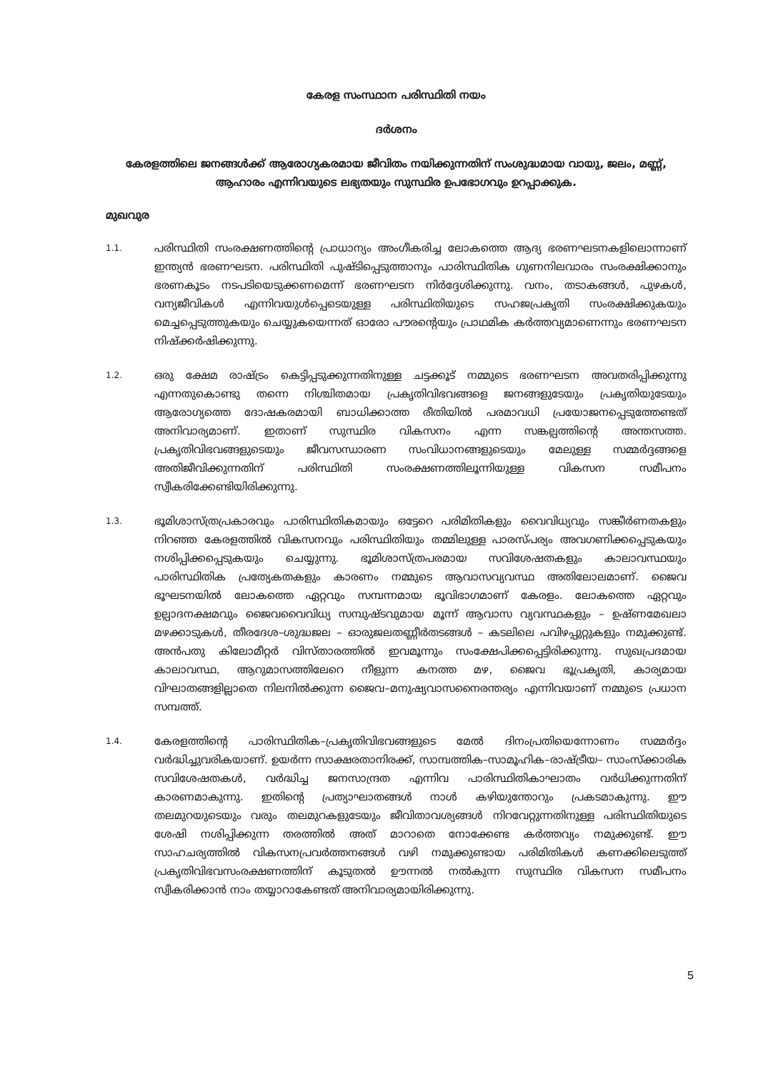കേരള സംസ്ഥാന പരിസ്ഥിതി നയം
ദർശനം
കേരളത്തിലെ ജനങ്ങൾക്ക് ആരോഗ്യകരമായ ജീവിതം നയിക്കുന്നതിന് സംശുദ്ധമായ വായു, ജലം, മണ്ണ്, ആഹാരം എന്നിവയുടെ ലഭ്യതയും സുസ്ഥിര ഉപഭോഗവും ഉറപ്പാക്കുക.
മുഖവുര
1.1.
പരിസ്ഥിതി സംരക്ഷണത്തിന്റെ പ്രാധാന്യം അംഗീകരിച്ച ലോകത്തെ ആദ്യ ഭരണഘടനകളിലൊന്നാണ് ഇന്ത്യൻ ഭരണഘടന. പരിസ്ഥിതി പുഷ്ടിപ്പെടുത്താനും പാരിസ്ഥിതിക ഗുണനിലവാരം സംരക്ഷിക്കാനും ഭരണകൂടം നടപടിയെടുക്കണമെന്ന് ഭരണഘടന നിർദ്ദേശിക്കുന്നു. വനം, തടാകങ്ങൾ, പുഴകൾ, വന്യജീവികൾ എന്നിവയുൾപ്പെടെയുള്ള പരിസ്ഥിതിയുടെ സഹജപ്രകൃതി സംരക്ഷിക്കുകയും മെച്ചപ്പെടുത്തുകയും ചെയ്യുകയെന്നത് ഓരോ പൗരന്റെയും പ്രാഥമിക കർത്തവ്യമാണെന്നും ഭരണഘടന നിഷ്ക്കർഷിക്കുന്നു.
1.2.
ഒരു ക്ഷേമ രാഷ്ട്രം കെട്ടിപ്പടുക്കുന്നതിനുള്ള ചട്ടക്കൂട് നമ്മുടെ ഭരണഘടന അവതരിപ്പിക്കുന്നു എന്നതുകൊണ്ടു തന്നെ നിശ്ചിതമായ പ്രകൃതിവിഭവങ്ങളെ ജനങ്ങളുടേയും പ്രകൃതിയുടേയും ആരോഗ്യത്തെ ദോഷകരമായി ബാധിക്കാത്ത രീതിയിൽ പരമാവധി പ്രയോജനപ്പെടുത്തേണ്ടത് അനിവാര്യമാണ്. ഇതാണ് സുസ്ഥിര വികസനം എന്ന സങ്കല്പത്തിന്റെ അന്തസത്ത. പ്രകൃതിവിഭവങ്ങളുടെയും ജീവസന്ധാരണ സംവിധാനങ്ങളുടെയും മേലുള്ള സമ്മർദ്ദങ്ങളെ അതിജീവിക്കുന്നതിന് പരിസ്ഥിതി സംരക്ഷണത്തിലൂന്നിയുള്ള വികസന സമീപനം സ്വീകരിക്കേണ്ടിയിരിക്കുന്നു.
1.3.
ഭൂമിശാസ്ത്രപ്രകാരവും പാരിസ്ഥിതികമായും ഒട്ടേറെ പരിമിതികളും വൈവിധ്യവും സങ്കീർണതകളും നിറഞ്ഞ കേരളത്തിൽ വികസനവും പരിസ്ഥിതിയും തമ്മിലുള്ള പാരസ്പര്യം അവഗണിക്കപ്പെടുകയും നശിപ്പിക്കപ്പെടുകയും ചെയ്യുന്നു. ഭൂമിശാസ്ത്രപരമായ സവിശേഷതകളും കാലാവസ്ഥയും പാരിസ്ഥിതിക പ്രത്യേകതകളും കാരണം നമ്മുടെ ആവാസവ്യവസ്ഥ അതിലോലമാണ്. ജൈവ ഭൂഘടനയിൽ ലോകത്തെ ഏറ്റവും സമ്പന്നമായ ഭൂവിഭാഗമാണ് കേരളം. ലോകത്തെ ഏറ്റവും ഉല്പാദനക്ഷമവും ജൈവവൈവിധ്യ സമ്പുഷ്ടവുമായ മൂന്ന് ആവാസ വ്യവസ്ഥകളും – ഉഷ്ണമേഖലാ മഴക്കാടുകൾ, തീരദേശ–ശുദ്ധജല – ഓരുജലതണ്ണീർതടങ്ങൾ – കടലിലെ പവിഴപ്പുറ്റുകളും നമുക്കുണ്ട്. അൻപതു കിലോമീറ്റർ വിസ്താരത്തിൽ ഇവമൂന്നും സംക്ഷേപിക്കപ്പെട്ടിരിക്കുന്നു. സുഖപ്രദമായ കാലാവസ്ഥ, ആറുമാസത്തിലേറെ നീളുന്ന കനത്ത മഴ, ജൈവ ഭൂപ്രകൃതി, കാര്യമായ വിഘാതങ്ങളില്ലാതെ നിലനിൽക്കുന്ന ജൈവ–മനുഷ്യവാസനൈരന്തര്യം എന്നിവയാണ് നമ്മുടെ പ്രധാന സമ്പത്ത്.
1.4.
കേരളത്തിന്റെ പാരിസ്ഥിതിക–പ്രകൃതിവിഭവങ്ങളുടെ മേൽ ദിനംപ്രതിയെന്നോണം സമ്മർദ്ദം വർദ്ധിച്ചുവരികയാണ്. ഉയർന്ന സാക്ഷരതാനിരക്ക്, സാമ്പത്തിക–സാമൂഹിക–രാഷ്ട്രീയ– സാംസ്ക്കാരിക സവിശേഷതകൾ, വർദ്ധിച്ച ജനസാന്ദ്രത എന്നിവ പാരിസ്ഥിതികാഘാതം വർധിക്കുന്നതിന് കാരണമാകുന്നു. ഇതിന്റെ പ്രത്യാഘാതങ്ങൾ നാൾ കഴിയുന്തോറും പ്രകടമാകുന്നു. ഈ തലമുറയുടെയും വരും തലമുറകളുടേയും ജീവിതാവശ്യങ്ങൾ നിറവേറ്റുന്നതിനുള്ള പരിസ്ഥിതിയുടെ ശേഷി നശിപ്പിക്കുന്ന തരത്തിൽ അത് മാറാതെ നോക്കേണ്ട കർത്തവ്യം നമുക്കുണ്ട്. ഈ സാഹചര്യത്തിൽ വികസനപ്രവർത്തനങ്ങൾ വഴി നമുക്കുണ്ടായ പരിമിതികൾ കണക്കിലെടുത്ത് പ്രകൃതിവിഭവസംരക്ഷണത്തിന് കൂടുതൽ ഊന്നൽ നൽകുന്ന സുസ്ഥിര വികസന സമീപനം സ്വീകരിക്കാൻ നാം തയ്യാറാകേണ്ടത് അനിവാര്യമായിരിക്കുന്നു.
5